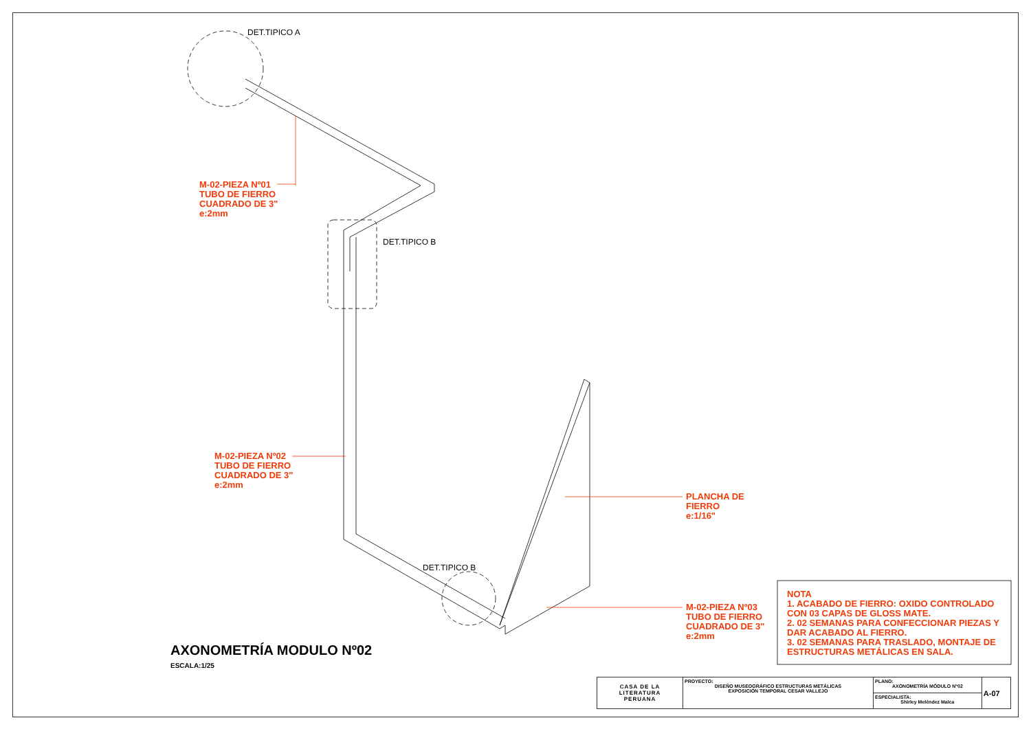DET.TIPICO A
DET.TIPICO B
DET.TIPICO B
M-02-PIEZA Nº01
TUBO DE FIERRO
CUADRADO DE 3"
e:2mm
M-02-PIEZA Nº02
TUBO DE FIERRO
CUADRADO DE 3"
e:2mm
PLANCHA DE
FIERRO
e:1/16"
M-02-PIEZA Nº03
TUBO DE FIERRO
CUADRADO DE 3"
e:2mm
NOTA
1. ACABADO DE FIERRO: OXIDO CONTROLADO CON 03 CAPAS DE GLOSS MATE.
2. 02 SEMANAS PARA CONFECCIONAR PIEZAS Y DAR ACABADO AL FIERRO.
3. 02 SEMANAS PARA TRASLADO, MONTAJE DE ESTRUCTURAS METÁLICAS EN SALA.
AXONOMETRÍA MODULO Nº02
ESCALA:1/25
| CASA DE LA LITERATURA PERUANA | PROYECTO: DISEÑO MUSEOGRÁFICO ESTRUCTURAS METÁLICAS EXPOSICIÓN TEMPORAL CESAR VALLEJO | PLANO: AXONOMETRÍA MÓDULO N°02 | A-07 |
| | | ESPECIALISTA: Shirley Meléndez Malca | |